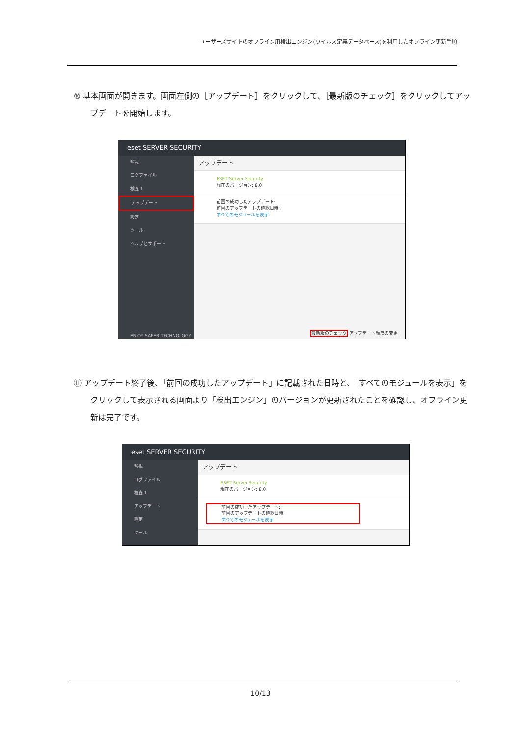ユーザーズサイトのオフライン用検出エンジン(ウイルス定義データベース)を利用したオフライン更新手順
⑩ 基本画面が開きます。画面左側の［アップデート］をクリックして、［最新版のチェック］をクリックしてアップデートを開始します。
eset SERVER SECURITY
監視
ログファイル
検査 1
アップデート
設定
ツール
ヘルプとサポート
ENJOY SAFER TECHNOLOGY
アップデート
ESET Server Security
現在のバージョン: 8.0
前回の成功したアップデート:
前回のアップデートの確認日時:
すべてのモジュールを表示
最新版のチェック アップデート頻度の変更
⑪ アップデート終了後、「前回の成功したアップデート」に記載された日時と、「すべてのモジュールを表示」をクリックして表示される画面より「検出エンジン」のバージョンが更新されたことを確認し、オフライン更新は完了です。
eset SERVER SECURITY
監視
ログファイル
検査 1
アップデート
設定
ツール
アップデート
ESET Server Security
現在のバージョン: 8.0
前回の成功したアップデート:
前回のアップデートの確認日時:
すべてのモジュールを表示
10/13